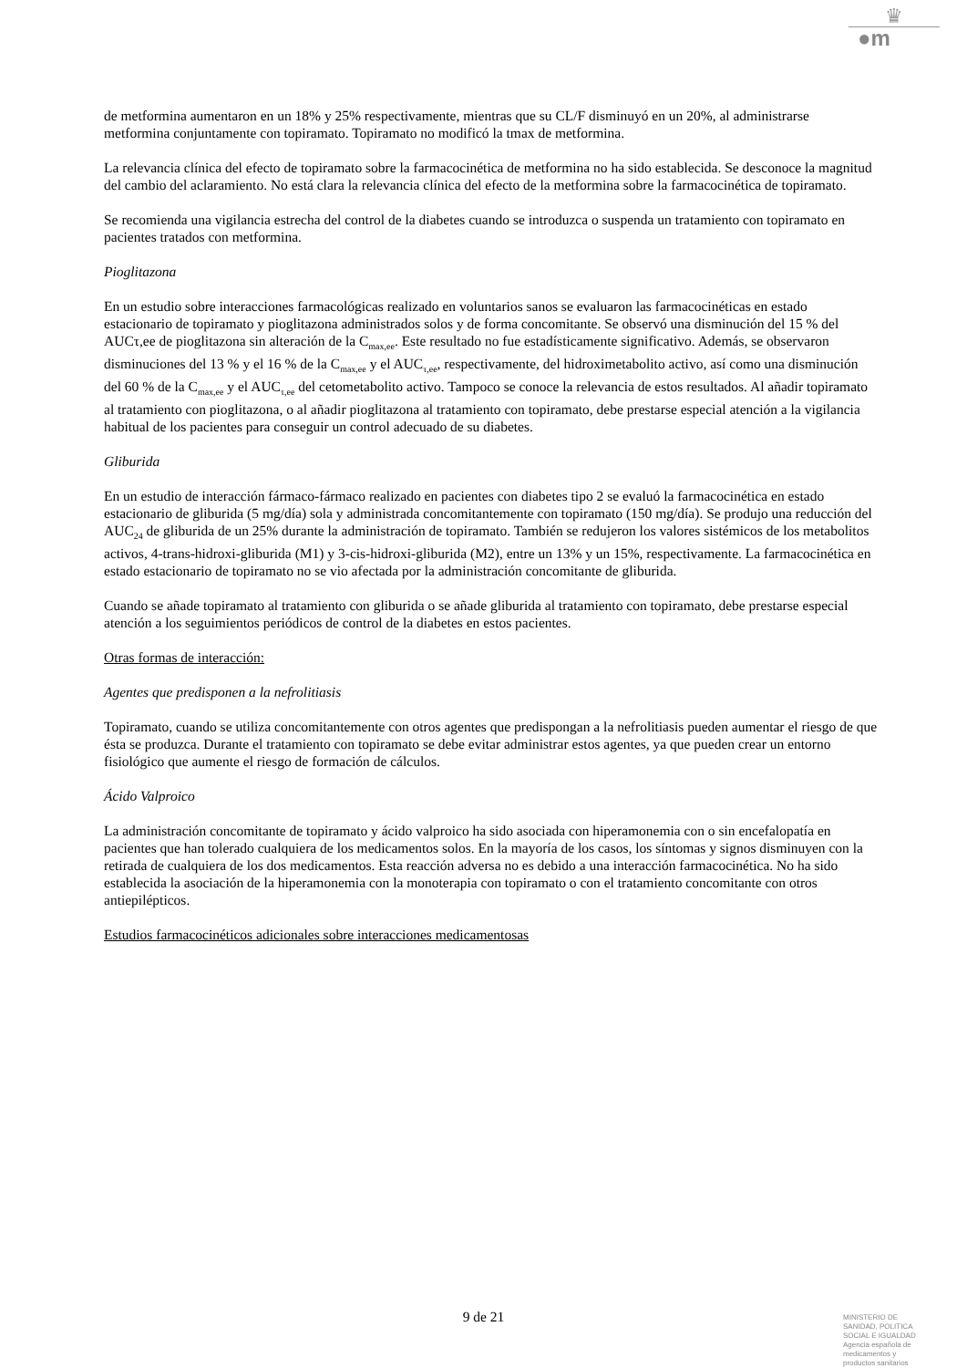♛
●m
de metformina aumentaron en un 18% y 25% respectivamente, mientras que su CL/F disminuyó en un 20%, al administrarse metformina conjuntamente con topiramato. Topiramato no modificó la tmax de metformina.
La relevancia clínica del efecto de topiramato sobre la farmacocinética de metformina no ha sido establecida. Se desconoce la magnitud del cambio del aclaramiento. No está clara la relevancia clínica del efecto de la metformina sobre la farmacocinética de topiramato.
Se recomienda una vigilancia estrecha del control de la diabetes cuando se introduzca o suspenda un tratamiento con topiramato en pacientes tratados con metformina.
Pioglitazona
En un estudio sobre interacciones farmacológicas realizado en voluntarios sanos se evaluaron las farmacocinéticas en estado estacionario de topiramato y pioglitazona administrados solos y de forma concomitante. Se observó una disminución del 15 % del AUCτ,ee de pioglitazona sin alteración de la C<sub>max,ee</sub>. Este resultado no fue estadísticamente significativo. Además, se observaron disminuciones del 13 % y el 16 % de la C<sub>max,ee</sub> y el AUC<sub>τ,ee</sub>, respectivamente, del hidroximetabolito activo, así como una disminución del 60 % de la C<sub>max,ee</sub> y el AUC<sub>τ,ee</sub> del cetometabolito activo. Tampoco se conoce la relevancia de estos resultados. Al añadir topiramato al tratamiento con pioglitazona, o al añadir pioglitazona al tratamiento con topiramato, debe prestarse especial atención a la vigilancia habitual de los pacientes para conseguir un control adecuado de su diabetes.
Gliburida
En un estudio de interacción fármaco-fármaco realizado en pacientes con diabetes tipo 2 se evaluó la farmacocinética en estado estacionario de gliburida (5 mg/día) sola y administrada concomitantemente con topiramato (150 mg/día). Se produjo una reducción del AUC<sub>24</sub> de gliburida de un 25% durante la administración de topiramato. También se redujeron los valores sistémicos de los metabolitos activos, 4-trans-hidroxi-gliburida (M1) y 3-cis-hidroxi-gliburida (M2), entre un 13% y un 15%, respectivamente. La farmacocinética en estado estacionario de topiramato no se vio afectada por la administración concomitante de gliburida.
Cuando se añade topiramato al tratamiento con gliburida o se añade gliburida al tratamiento con topiramato, debe prestarse especial atención a los seguimientos periódicos de control de la diabetes en estos pacientes.
Otras formas de interacción:
Agentes que predisponen a la nefrolitiasis
Topiramato, cuando se utiliza concomitantemente con otros agentes que predispongan a la nefrolitiasis pueden aumentar el riesgo de que ésta se produzca. Durante el tratamiento con topiramato se debe evitar administrar estos agentes, ya que pueden crear un entorno fisiológico que aumente el riesgo de formación de cálculos.
Ácido Valproico
La administración concomitante de topiramato y ácido valproico ha sido asociada con hiperamonemia con o sin encefalopatía en pacientes que han tolerado cualquiera de los medicamentos solos. En la mayoría de los casos, los síntomas y signos disminuyen con la retirada de cualquiera de los dos medicamentos. Esta reacción adversa no es debido a una interacción farmacocinética. No ha sido establecida la asociación de la hiperamonemia con la monoterapia con topiramato o con el tratamiento concomitante con otros antiepilépticos.
Estudios farmacocinéticos adicionales sobre interacciones medicamentosas
9 de 21
MINISTERIO DE
SANIDAD, POLITICA
SOCIAL E IGUALDAD
Agencia española de
medicamentos y
productos sanitarios